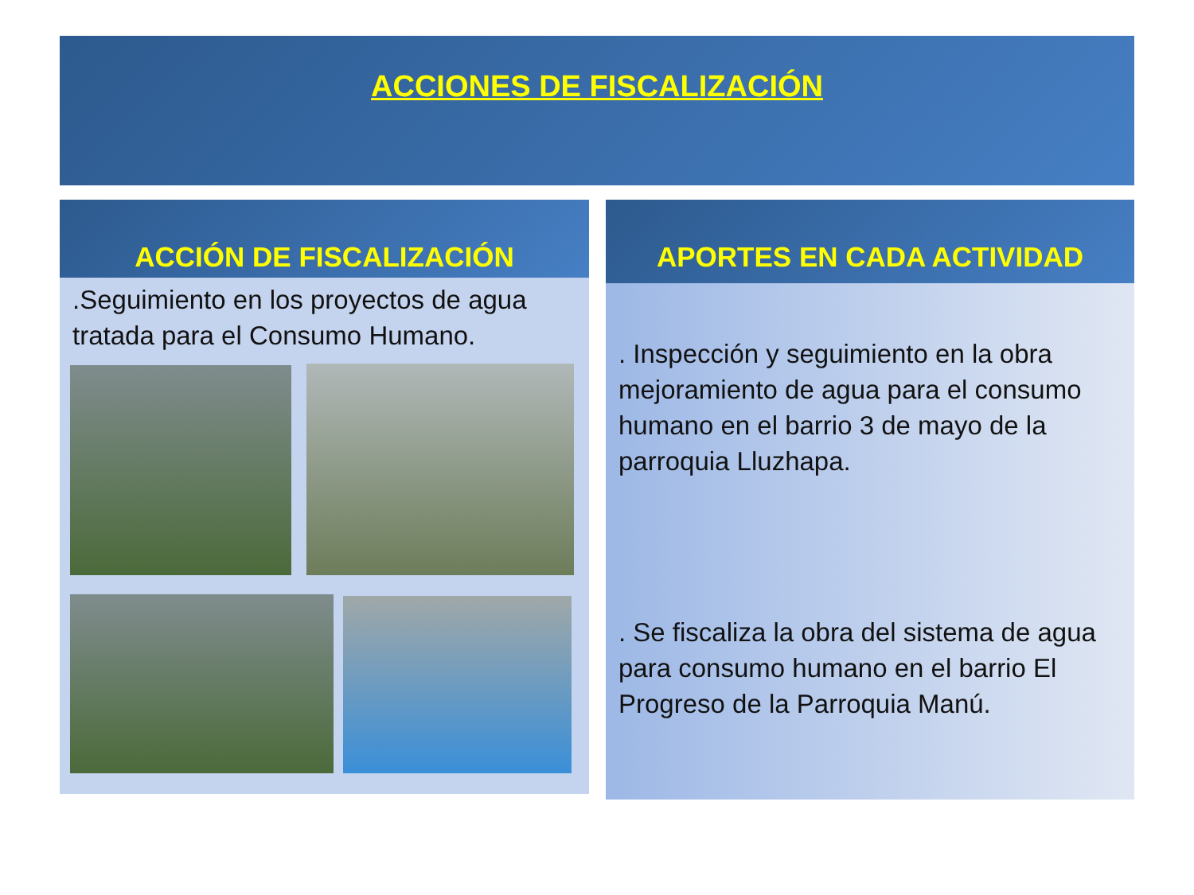ACCIONES DE FISCALIZACIÓN
ACCIÓN DE FISCALIZACIÓN
.Seguimiento en los proyectos de agua tratada para el Consumo Humano.
APORTES EN CADA ACTIVIDAD
. Inspección y seguimiento en la obra mejoramiento de agua para el consumo humano en el barrio 3 de mayo de la parroquia Lluzhapa.
. Se fiscaliza la obra del sistema de agua para consumo humano en el barrio El Progreso de la Parroquia Manú.